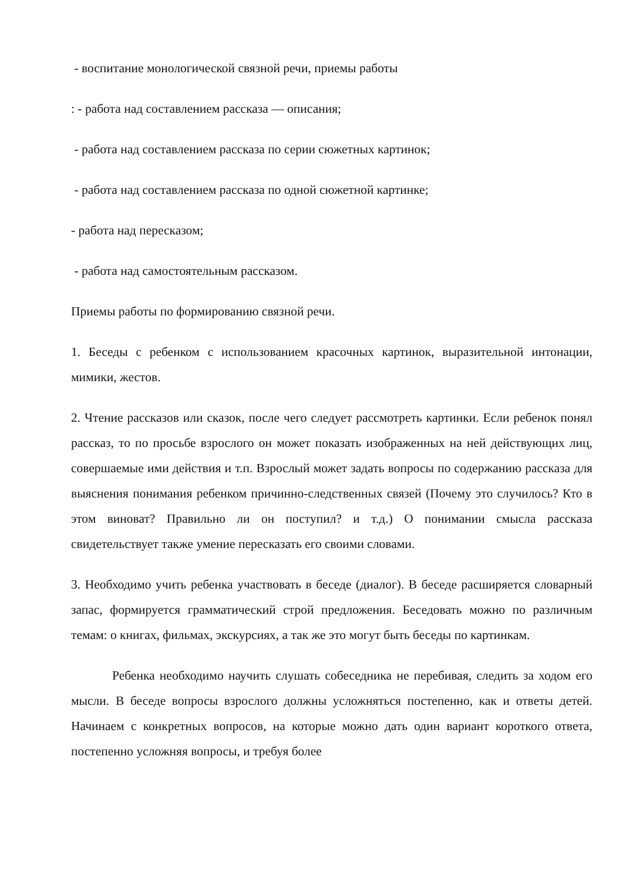- воспитание монологической связной речи, приемы работы
: - работа над составлением рассказа — описания;
- работа над составлением рассказа по серии сюжетных картинок;
- работа над составлением рассказа по одной сюжетной картинке;
- работа над пересказом;
- работа над самостоятельным рассказом.
Приемы работы по формированию связной речи.
1. Беседы с ребенком с использованием красочных картинок, выразительной интонации, мимики, жестов.
2. Чтение рассказов или сказок, после чего следует рассмотреть картинки. Если ребенок понял рассказ, то по просьбе взрослого он может показать изображенных на ней действующих лиц, совершаемые ими действия и т.п. Взрослый может задать вопросы по содержанию рассказа для выяснения понимания ребенком причинно-следственных связей (Почему это случилось? Кто в этом виноват? Правильно ли он поступил? и т.д.) О понимании смысла рассказа свидетельствует также умение пересказать его своими словами.
3. Необходимо учить ребенка участвовать в беседе (диалог). В беседе расширяется словарный запас, формируется грамматический строй предложения. Беседовать можно по различным темам: о книгах, фильмах, экскурсиях, а так же это могут быть беседы по картинкам.
Ребенка необходимо научить слушать собеседника не перебивая, следить за ходом его мысли. В беседе вопросы взрослого должны усложняться постепенно, как и ответы детей. Начинаем с конкретных вопросов, на которые можно дать один вариант короткого ответа, постепенно усложняя вопросы, и требуя более